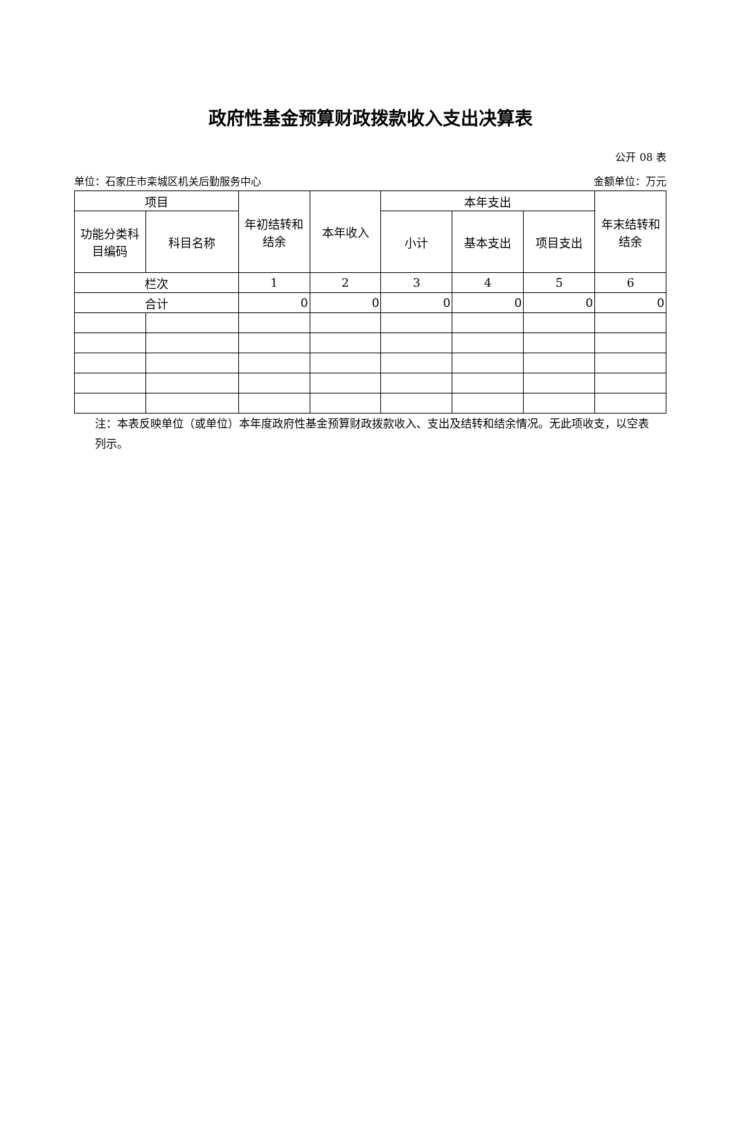政府性基金预算财政拨款收入支出决算表
公开 08 表
单位：石家庄市栾城区机关后勤服务中心 金额单位：万元
| 项目 | | 年初结转和结余 | 本年收入 | 本年支出 | | | 年末结转和结余 |
| --- | --- | --- | --- | --- | --- | --- | --- |
| 功能分类科目编码 | 科目名称 | | | 小计 | 基本支出 | 项目支出 | |
| 栏次 | | 1 | 2 | 3 | 4 | 5 | 6 |
| 合计 | | 0 | 0 | 0 | 0 | 0 | 0 |
注：本表反映单位（或单位）本年度政府性基金预算财政拨款收入、支出及结转和结余情况。无此项收支，以空表列示。